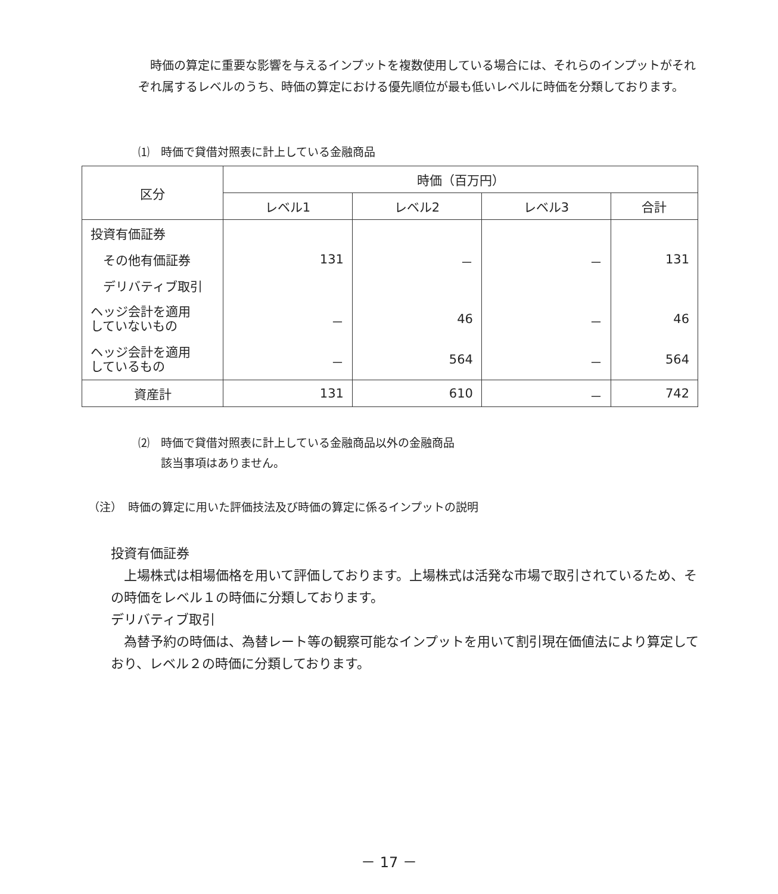時価の算定に重要な影響を与えるインプットを複数使用している場合には、それらのインプットがそれぞれ属するレベルのうち、時価の算定における優先順位が最も低いレベルに時価を分類しております。
⑴　時価で貸借対照表に計上している金融商品
| 区分 | 時価（百万円） | | | |
| --- | --- | --- | --- | --- |
| | レベル1 | レベル2 | レベル3 | 合計 |
| 投資有価証券 | | | | |
| その他有価証券 | 131 | － | － | 131 |
| デリバティブ取引 | | | | |
| ヘッジ会計を適用 していないもの | － | 46 | － | 46 |
| ヘッジ会計を適用 しているもの | － | 564 | － | 564 |
| 資産計 | 131 | 610 | － | 742 |
⑵　時価で貸借対照表に計上している金融商品以外の金融商品
　　該当事項はありません。
（注）　時価の算定に用いた評価技法及び時価の算定に係るインプットの説明
投資有価証券
　上場株式は相場価格を用いて評価しております。上場株式は活発な市場で取引されているため、その時価をレベル１の時価に分類しております。
デリバティブ取引
　為替予約の時価は、為替レート等の観察可能なインプットを用いて割引現在価値法により算定しており、レベル２の時価に分類しております。
－ 17 －